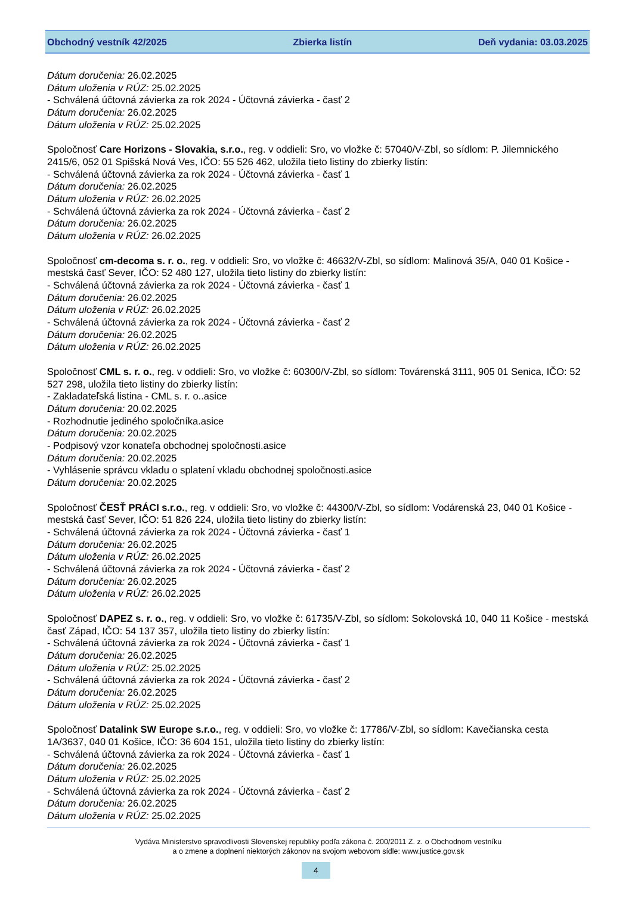Obchodný vestník 42/2025 Zbierka listín Deň vydania: 03.03.2025
Dátum doručenia: 26.02.2025
Dátum uloženia v RÚZ: 25.02.2025
- Schválená účtovná závierka za rok 2024 - Účtovná závierka - časť 2
Dátum doručenia: 26.02.2025
Dátum uloženia v RÚZ: 25.02.2025
Spoločnosť Care Horizons - Slovakia, s.r.o., reg. v oddieli: Sro, vo vložke č: 57040/V-Zbl, so sídlom: P. Jilemnického 2415/6, 052 01 Spišská Nová Ves, IČO: 55 526 462, uložila tieto listiny do zbierky listín:
- Schválená účtovná závierka za rok 2024 - Účtovná závierka - časť 1
Dátum doručenia: 26.02.2025
Dátum uloženia v RÚZ: 26.02.2025
- Schválená účtovná závierka za rok 2024 - Účtovná závierka - časť 2
Dátum doručenia: 26.02.2025
Dátum uloženia v RÚZ: 26.02.2025
Spoločnosť cm-decoma s. r. o., reg. v oddieli: Sro, vo vložke č: 46632/V-Zbl, so sídlom: Malinová 35/A, 040 01 Košice - mestská časť Sever, IČO: 52 480 127, uložila tieto listiny do zbierky listín:
- Schválená účtovná závierka za rok 2024 - Účtovná závierka - časť 1
Dátum doručenia: 26.02.2025
Dátum uloženia v RÚZ: 26.02.2025
- Schválená účtovná závierka za rok 2024 - Účtovná závierka - časť 2
Dátum doručenia: 26.02.2025
Dátum uloženia v RÚZ: 26.02.2025
Spoločnosť CML s. r. o., reg. v oddieli: Sro, vo vložke č: 60300/V-Zbl, so sídlom: Továrenská 3111, 905 01 Senica, IČO: 52 527 298, uložila tieto listiny do zbierky listín:
- Zakladateľská listina - CML s. r. o..asice
Dátum doručenia: 20.02.2025
- Rozhodnutie jediného spoločníka.asice
Dátum doručenia: 20.02.2025
- Podpisový vzor konateľa obchodnej spoločnosti.asice
Dátum doručenia: 20.02.2025
- Vyhlásenie správcu vkladu o splatení vkladu obchodnej spoločnosti.asice
Dátum doručenia: 20.02.2025
Spoločnosť ČESŤ PRÁCI s.r.o., reg. v oddieli: Sro, vo vložke č: 44300/V-Zbl, so sídlom: Vodárenská 23, 040 01 Košice - mestská časť Sever, IČO: 51 826 224, uložila tieto listiny do zbierky listín:
- Schválená účtovná závierka za rok 2024 - Účtovná závierka - časť 1
Dátum doručenia: 26.02.2025
Dátum uloženia v RÚZ: 26.02.2025
- Schválená účtovná závierka za rok 2024 - Účtovná závierka - časť 2
Dátum doručenia: 26.02.2025
Dátum uloženia v RÚZ: 26.02.2025
Spoločnosť DAPEZ s. r. o., reg. v oddieli: Sro, vo vložke č: 61735/V-Zbl, so sídlom: Sokolovská 10, 040 11 Košice - mestská časť Západ, IČO: 54 137 357, uložila tieto listiny do zbierky listín:
- Schválená účtovná závierka za rok 2024 - Účtovná závierka - časť 1
Dátum doručenia: 26.02.2025
Dátum uloženia v RÚZ: 25.02.2025
- Schválená účtovná závierka za rok 2024 - Účtovná závierka - časť 2
Dátum doručenia: 26.02.2025
Dátum uloženia v RÚZ: 25.02.2025
Spoločnosť Datalink SW Europe s.r.o., reg. v oddieli: Sro, vo vložke č: 17786/V-Zbl, so sídlom: Kavečianska cesta 1A/3637, 040 01 Košice, IČO: 36 604 151, uložila tieto listiny do zbierky listín:
- Schválená účtovná závierka za rok 2024 - Účtovná závierka - časť 1
Dátum doručenia: 26.02.2025
Dátum uloženia v RÚZ: 25.02.2025
- Schválená účtovná závierka za rok 2024 - Účtovná závierka - časť 2
Dátum doručenia: 26.02.2025
Dátum uloženia v RÚZ: 25.02.2025
Vydáva Ministerstvo spravodlivosti Slovenskej republiky podľa zákona č. 200/2011 Z. z. o Obchodnom vestníku
a o zmene a doplnení niektorých zákonov na svojom webovom sídle: www.justice.gov.sk
4